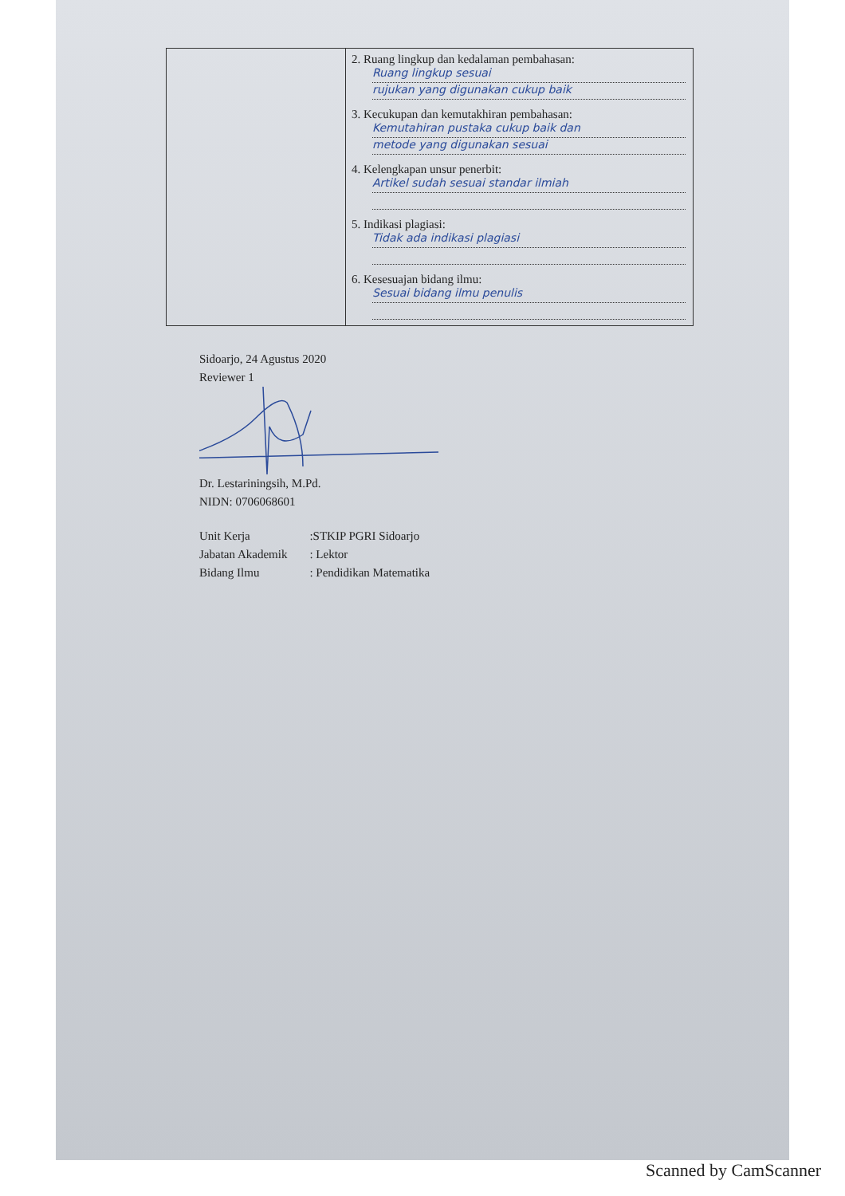| | 2. Ruang lingkup dan kedalaman pembahasan: Ruang lingkup sesuai rujukan yang digunakan cukup baik 3. Kecukupan dan kemutakhiran pembahasan: Kemutahiran pustaka cukup baik dan metode yang digunakan sesuai 4. Kelengkapan unsur penerbit: Artikel sudah sesuai standar ilmiah 5. Indikasi plagiasi: Tidak ada indikasi plagiasi 6. Kesesuajan bidang ilmu: Sesuai bidang ilmu penulis |
Sidoarjo, 24 Agustus 2020
Reviewer 1
Dr. Lestariningsih, M.Pd.
NIDN: 0706068601
| Unit Kerja | :STKIP PGRI Sidoarjo |
| Jabatan Akademik | : Lektor |
| Bidang Ilmu | : Pendidikan Matematika |
Scanned by CamScanner